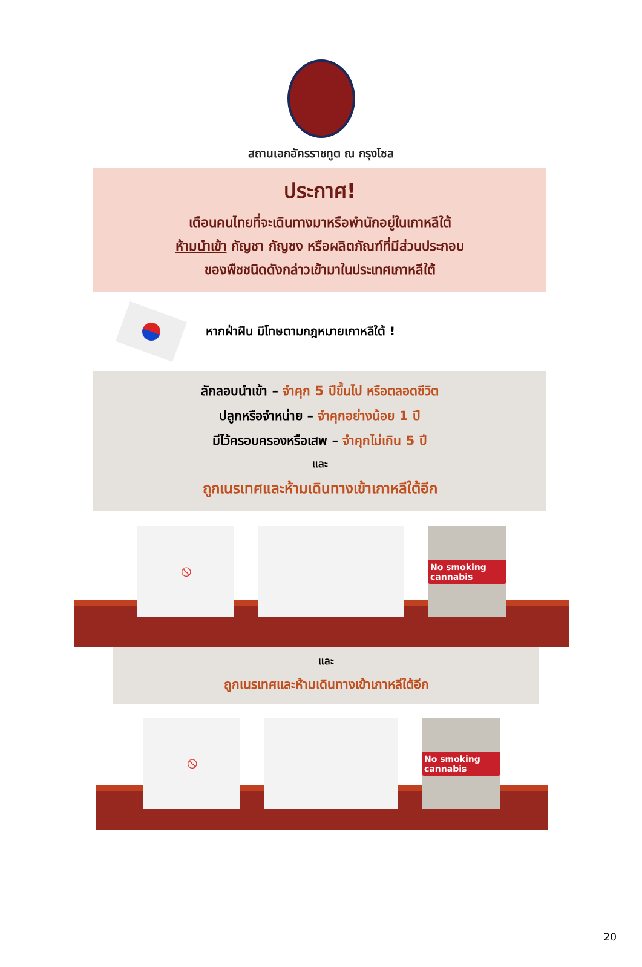สถานเอกอัครราชทูต ณ กรุงโซล
ประกาศ!
เตือนคนไทยที่จะเดินทางมาหรือพำนักอยู่ในเกาหลีใต้
ห้ามนำเข้า กัญชา กัญชง หรือผลิตภัณฑ์ที่มีส่วนประกอบ
ของพืชชนิดดังกล่าวเข้ามาในประเทศเกาหลีใต้
หากฝ่าฝืน มีโทษตามกฎหมายเกาหลีใต้ !
ลักลอบนำเข้า – จำคุก 5 ปีขึ้นไป หรือตลอดชีวิต
ปลูกหรือจำหน่าย – จำคุกอย่างน้อย 1 ปี
มีไว้ครอบครองหรือเสพ – จำคุกไม่เกิน 5 ปี
และ
ถูกเนรเทศและห้ามเดินทางเข้าเกาหลีใต้อีก
🚫
No smoking cannabis
และ
ถูกเนรเทศและห้ามเดินทางเข้าเกาหลีใต้อีก
🚫
No smoking cannabis
20